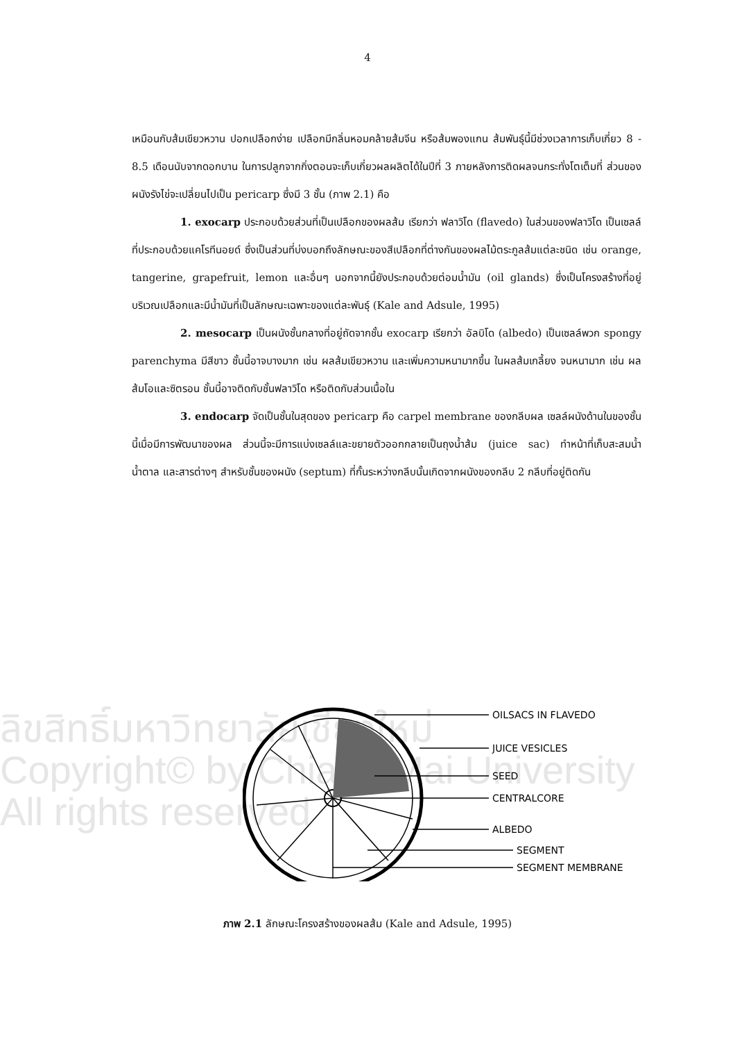4
ลิขสิทธิ์มหาวิทยาลัยเชียงใหม่
Copyright© by Chiang Mai University
All rights reserved
เหมือนกับส้มเขียวหวาน ปอกเปลือกง่าย เปลือกมีกลิ่นหอมคล้ายส้มจีน หรือส้มพองแกน ส้มพันธุ์นี้มีช่วงเวลาการเก็บเกี่ยว 8 - 8.5 เดือนนับจากดอกบาน ในการปลูกจากกิ่งตอนจะเก็บเกี่ยวผลผลิตได้ในปีที่ 3 ภายหลังการติดผลจนกระทั่งโตเต็มที่ ส่วนของผนังรังไข่จะเปลี่ยนไปเป็น pericarp ซึ่งมี 3 ชั้น (ภาพ 2.1) คือ
1. exocarp ประกอบด้วยส่วนที่เป็นเปลือกของผลส้ม เรียกว่า ฟลาวิโด (flavedo) ในส่วนของฟลาวิโด เป็นเซลล์ที่ประกอบด้วยแคโรทีนอยด์ ซึ่งเป็นส่วนที่บ่งบอกถึงลักษณะของสีเปลือกที่ต่างกันของผลไม้ตระกูลส้มแต่ละชนิด เช่น orange, tangerine, grapefruit, lemon และอื่นๆ นอกจากนี้ยังประกอบด้วยต่อมน้ำมัน (oil glands) ซึ่งเป็นโครงสร้างที่อยู่บริเวณเปลือกและมีน้ำมันที่เป็นลักษณะเฉพาะของแต่ละพันธุ์ (Kale and Adsule, 1995)
2. mesocarp เป็นผนังชั้นกลางที่อยู่ถัดจากชั้น exocarp เรียกว่า อัลบิโด (albedo) เป็นเซลล์พวก spongy parenchyma มีสีขาว ชั้นนี้อาจบางมาก เช่น ผลส้มเขียวหวาน และเพิ่มความหนามากขึ้น ในผลส้มเกลี้ยง จนหนามาก เช่น ผลส้มโอและซิตรอน ชั้นนี้อาจติดกับชั้นฟลาวิโด หรือติดกับส่วนเนื้อใน
3. endocarp จัดเป็นชั้นในสุดของ pericarp คือ carpel membrane ของกลีบผล เซลล์ผนังด้านในของชั้นนี้เมื่อมีการพัฒนาของผล ส่วนนี้จะมีการแบ่งเซลล์และขยายตัวออกกลายเป็นถุงน้ำส้ม (juice sac) ทำหน้าที่เก็บสะสมน้ำ น้ำตาล และสารต่างๆ สำหรับชั้นของผนัง (septum) ที่กั้นระหว่างกลีบนั้นเกิดจากผนังของกลีบ 2 กลีบที่อยู่ติดกัน
OILSACS IN FLAVEDO
JUICE VESICLES
SEED
CENTRALCORE
ALBEDO
SEGMENT
SEGMENT MEMBRANE
ภาพ 2.1 ลักษณะโครงสร้างของผลส้ม (Kale and Adsule, 1995)